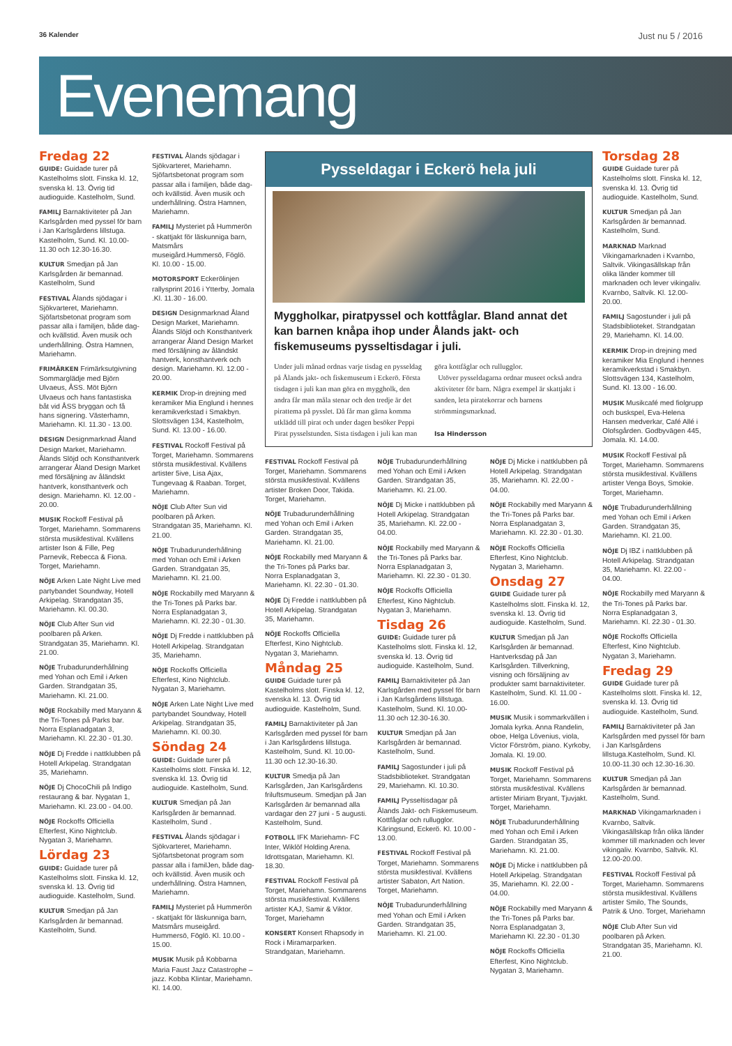36 Kalender Just nu 5 / 2016
Evenemang
Fredag 22
GUIDE: Guidade turer på Kastelholms slott. Finska kl. 12, svenska kl. 13. Övrig tid audioguide. Kastelholm, Sund.
FAMILJ Barnaktiviteter på Jan Karlsgården med pyssel för barn i Jan Karlsgårdens lillstuga. Kastelholm, Sund. Kl. 10.00-11.30 och 12.30-16.30.
KULTUR Smedjan på Jan Karlsgården är bemannad. Kastelholm, Sund
FESTIVAL Ålands sjödagar i Sjökvarteret, Mariehamn. Sjöfartsbetonat program som passar alla i familjen, både dag- och kvällstid. Även musik och underhållning. Östra Hamnen, Mariehamn.
FRIMÄRKEN Frimärksutgivning Sommarglädje med Björn Ulvaeus, ÅSS. Möt Björn Ulvaeus och hans fantastiska båt vid ÅSS bryggan och få hans signering. Västerhamn, Mariehamn. Kl. 11.30 - 13.00.
DESIGN Designmarknad Åland Design Market, Mariehamn. Ålands Slöjd och Konsthantverk arrangerar Åland Design Market med försäljning av åländskt hantverk, konsthantverk och design. Mariehamn. Kl. 12.00 - 20.00.
MUSIK Rockoff Festival på Torget, Mariehamn. Sommarens största musikfestival. Kvällens artister Ison & Fille, Peg Parnevik, Rebecca & Fiona. Torget, Mariehamn.
NÖJE Arken Late Night Live med partybandet Soundway, Hotell Arkipelag. Strandgatan 35, Mariehamn. Kl. 00.30.
NÖJE Club After Sun vid poolbaren på Arken. Strandgatan 35, Mariehamn. Kl. 21.00.
NÖJE Trubadurunderhållning med Yohan och Emil i Arken Garden. Strandgatan 35, Mariehamn. Kl. 21.00.
NÖJE Rockabilly med Maryann & the Tri-Tones på Parks bar. Norra Esplanadgatan 3, Mariehamn. Kl. 22.30 - 01.30.
NÖJE Dj Fredde i nattklubben på Hotell Arkipelag. Strandgatan 35, Mariehamn.
NÖJE Dj ChocoChili på Indigo restaurang & bar. Nygatan 1, Mariehamn. Kl. 23.00 - 04.00.
NÖJE Rockoffs Officiella Efterfest, Kino Nightclub. Nygatan 3, Mariehamn.
Lördag 23
GUIDE: Guidade turer på Kastelholms slott. Finska kl. 12, svenska kl. 13. Övrig tid audioguide. Kastelholm, Sund.
KULTUR Smedjan på Jan Karlsgården är bemannad. Kastelholm, Sund.
FESTIVAL Ålands sjödagar i Sjökvarteret, Mariehamn. Sjöfartsbetonat program som passar alla i familjen, både dag- och kvällstid. Även musik och underhållning. Östra Hamnen, Mariehamn.
FAMILJ Mysteriet på Hummerön - skattjakt för läskunniga barn, Matsmårs museigård.Hummersö, Föglö. Kl. 10.00 - 15.00.
MOTORSPORT Eckerölinjen rallysprint 2016 i Ytterby, Jomala .Kl. 11.30 - 16.00.
DESIGN Designmarknad Åland Design Market, Mariehamn. Ålands Slöjd och Konsthantverk arrangerar Åland Design Market med försäljning av åländskt hantverk, konsthantverk och design. Mariehamn. Kl. 12.00 - 20.00.
KERMIK Drop-in drejning med keramiker Mia Englund i hennes keramikverkstad i Smakbyn. Slottsvägen 134, Kastelholm, Sund. Kl. 13.00 - 16.00.
FESTIVAL Rockoff Festival på Torget, Mariehamn. Sommarens största musikfestival. Kvällens artister 5ive, Lisa Ajax, Tungevaag & Raaban. Torget, Mariehamn.
NÖJE Club After Sun vid poolbaren på Arken. Strandgatan 35, Mariehamn. Kl. 21.00.
NÖJE Trubadurunderhållning med Yohan och Emil i Arken Garden. Strandgatan 35, Mariehamn. Kl. 21.00.
NÖJE Rockabilly med Maryann & the Tri-Tones på Parks bar. Norra Esplanadgatan 3, Mariehamn. Kl. 22.30 - 01.30.
NÖJE Dj Fredde i nattklubben på Hotell Arkipelag. Strandgatan 35, Mariehamn.
NÖJE Rockoffs Officiella Efterfest, Kino Nightclub. Nygatan 3, Mariehamn.
NÖJE Arken Late Night Live med partybandet Soundway, Hotell Arkipelag. Strandgatan 35, Mariehamn. Kl. 00.30.
Söndag 24
GUIDE: Guidade turer på Kastelholms slott. Finska kl. 12, svenska kl. 13. Övrig tid audioguide. Kastelholm, Sund.
KULTUR Smedjan på Jan Karlsgården är bemannad. Kastelholm, Sund .
FESTIVAL Ålands sjödagar i Sjökvarteret, Mariehamn. Sjöfartsbetonat program som passar alla i familJen, både dag- och kvällstid. Även musik och underhållning. Östra Hamnen, Mariehamn.
FAMILJ Mysteriet på Hummerön - skattjakt för läskunniga barn, Matsmårs museigård. Hummersö, Föglö. Kl. 10.00 - 15.00.
MUSIK Musik på Kobbarna Maria Faust Jazz Catastrophe – jazz. Kobba Klintar, Mariehamn. Kl. 14.00.
Pysseldagar i Eckerö hela juli
Myggholkar, piratpyssel och kottfåglar. Bland annat det kan barnen knåpa ihop under Ålands jakt- och fiskemuseums pysseltisdagar i juli.
Under juli månad ordnas varje tisdag en pysseldag på Ålands jakt- och fiskemuseum i Eckerö. Första tisdagen i juli kan man göra en myggholk, den andra får man måla stenar och den tredje är det pirattema på pysslet. Då får man gärna komma utklädd till pirat och under dagen besöker Peppi Pirat pysselstunden. Sista tisdagen i juli kan man göra kottfåglar och rullugglor.
Utöver pysseldagarna ordnar museet också andra aktiviteter för barn. Några exempel är skattjakt i sanden, leta piratekorrar och barnens strömmingsmarknad.
Isa Hindersson
FESTIVAL Rockoff Festival på Torget, Mariehamn. Sommarens största musikfestival. Kvällens artister Broken Door, Takida. Torget, Mariehamn.
NÖJE Trubadurunderhållning med Yohan och Emil i Arken Garden. Strandgatan 35, Mariehamn. Kl. 21.00.
NÖJE Rockabilly med Maryann & the Tri-Tones på Parks bar. Norra Esplanadgatan 3, Mariehamn. Kl. 22.30 - 01.30.
NÖJE Dj Fredde i nattklubben på Hotell Arkipelag. Strandgatan 35, Mariehamn.
NÖJE Rockoffs Officiella Efterfest, Kino Nightclub. Nygatan 3, Mariehamn.
Måndag 25
GUIDE Guidade turer på Kastelholms slott. Finska kl. 12, svenska kl. 13. Övrig tid audioguide. Kastelholm, Sund.
FAMILJ Barnaktiviteter på Jan Karlsgården med pyssel för barn i Jan Karlsgårdens lillstuga. Kastelholm, Sund. Kl. 10.00-11.30 och 12.30-16.30.
KULTUR Smedja på Jan Karlsgården, Jan Karlsgårdens friluftsmuseum. Smedjan på Jan Karlsgården är bemannad alla vardagar den 27 juni - 5 augusti. Kastelholm, Sund.
FOTBOLL IFK Mariehamn- FC Inter, Wiklöf Holding Arena. Idrottsgatan, Mariehamn. Kl. 18.30.
FESTIVAL Rockoff Festival på Torget, Mariehamn. Sommarens största musikfestival. Kvällens artister KAJ, Samir & Viktor. Torget, Mariehamn
KONSERT Konsert Rhapsody in Rock i Miramarparken. Strandgatan, Mariehamn.
NÖJE Trubadurunderhållning med Yohan och Emil i Arken Garden. Strandgatan 35, Mariehamn. Kl. 21.00.
NÖJE Dj Micke i nattklubben på Hotell Arkipelag. Strandgatan 35, Mariehamn. Kl. 22.00 - 04.00.
NÖJE Rockabilly med Maryann & the Tri-Tones på Parks bar. Norra Esplanadgatan 3, Mariehamn. Kl. 22.30 - 01.30.
NÖJE Rockoffs Officiella Efterfest, Kino Nightclub. Nygatan 3, Mariehamn.
Tisdag 26
GUIDE: Guidade turer på Kastelholms slott. Finska kl. 12, svenska kl. 13. Övrig tid audioguide. Kastelholm, Sund.
FAMILJ Barnaktiviteter på Jan Karlsgården med pyssel för barn i Jan Karlsgårdens lillstuga. Kastelholm, Sund. Kl. 10.00-11.30 och 12.30-16.30.
KULTUR Smedjan på Jan Karlsgården är bemannad. Kastelholm, Sund.
FAMILJ Sagostunder i juli på Stadsbiblioteket. Strandgatan 29, Mariehamn. Kl. 10.30.
FAMILJ Pysseltisdagar på Ålands Jakt- och Fiskemuseum. Kottfåglar och rullugglor. Käringsund, Eckerö. Kl. 10.00 - 13.00.
FESTIVAL Rockoff Festival på Torget, Mariehamn. Sommarens största musikfestival. Kvällens artister Sabaton, Art Nation. Torget, Mariehamn.
NÖJE Trubadurunderhållning med Yohan och Emil i Arken Garden. Strandgatan 35, Mariehamn. Kl. 21.00.
NÖJE Dj Micke i nattklubben på Hotell Arkipelag. Strandgatan 35, Mariehamn. Kl. 22.00 - 04.00.
NÖJE Rockabilly med Maryann & the Tri-Tones på Parks bar. Norra Esplanadgatan 3, Mariehamn. Kl. 22.30 - 01.30.
NÖJE Rockoffs Officiella Efterfest, Kino Nightclub. Nygatan 3, Mariehamn.
Onsdag 27
GUIDE Guidade turer på Kastelholms slott. Finska kl. 12, svenska kl. 13. Övrig tid audioguide. Kastelholm, Sund.
KULTUR Smedjan på Jan Karlsgården är bemannad. Hantverksdag på Jan Karlsgården. Tillverkning, visning och försäljning av produkter samt barnaktiviteter. Kastelholm, Sund. Kl. 11.00 - 16.00.
MUSIK Musik i sommarkvällen i Jomala kyrka. Anna Randelin, oboe, Helga Lövenius, viola, Victor Förström, piano. Kyrkoby, Jomala. Kl. 19.00.
MUSIK Rockoff Festival på Torget, Mariehamn. Sommarens största musikfestival. Kvällens artister Miriam Bryant, Tjuvjakt. Torget, Mariehamn.
NÖJE Trubadurunderhållning med Yohan och Emil i Arken Garden. Strandgatan 35, Mariehamn. Kl. 21.00.
NÖJE Dj Micke i nattklubben på Hotell Arkipelag. Strandgatan 35, Mariehamn. Kl. 22.00 - 04.00.
NÖJE Rockabilly med Maryann & the Tri-Tones på Parks bar. Norra Esplanadgatan 3, Mariehamn Kl. 22.30 - 01.30
NÖJE Rockoffs Officiella Efterfest, Kino Nightclub. Nygatan 3, Mariehamn.
Torsdag 28
GUIDE Guidade turer på Kastelholms slott. Finska kl. 12, svenska kl. 13. Övrig tid audioguide. Kastelholm, Sund.
KULTUR Smedjan på Jan Karlsgården är bemannad. Kastelholm, Sund.
MARKNAD Marknad Vikingamarknaden i Kvarnbo, Saltvik. Vikingasällskap från olika länder kommer till marknaden och lever vikingaliv. Kvarnbo, Saltvik. Kl. 12.00-20.00.
FAMILJ Sagostunder i juli på Stadsbiblioteket. Strandgatan 29, Mariehamn. Kl. 14.00.
KERMIK Drop-in drejning med keramiker Mia Englund i hennes keramikverkstad i Smakbyn. Slottsvägen 134, Kastelholm, Sund. Kl. 13.00 - 16.00.
MUSIK Musikcafé med fiolgrupp och buskspel, Eva-Helena Hansen medverkar, Café Allé i Olofsgården. Godbyvägen 445, Jomala. Kl. 14.00.
MUSIK Rockoff Festival på Torget, Mariehamn. Sommarens största musikfestival. Kvällens artister Venga Boys, Smokie. Torget, Mariehamn.
NÖJE Trubadurunderhållning med Yohan och Emil i Arken Garden. Strandgatan 35, Mariehamn. Kl. 21.00.
NÖJE Dj IBZ i nattklubben på Hotell Arkipelag. Strandgatan 35, Mariehamn. Kl. 22.00 - 04.00.
NÖJE Rockabilly med Maryann & the Tri-Tones på Parks bar. Norra Esplanadgatan 3, Mariehamn. Kl. 22.30 - 01.30.
NÖJE Rockoffs Officiella Efterfest, Kino Nightclub. Nygatan 3, Mariehamn.
Fredag 29
GUIDE Guidade turer på Kastelholms slott. Finska kl. 12, svenska kl. 13. Övrig tid audioguide. Kastelholm, Sund.
FAMILJ Barnaktiviteter på Jan Karlsgården med pyssel för barn i Jan Karlsgårdens lillstuga.Kastelholm, Sund. Kl. 10.00-11.30 och 12.30-16.30.
KULTUR Smedjan på Jan Karlsgården är bemannad. Kastelholm, Sund.
MARKNAD Vikingamarknaden i Kvarnbo, Saltvik. Vikingasällskap från olika länder kommer till marknaden och lever vikingaliv. Kvarnbo, Saltvik. Kl. 12.00-20.00.
FESTIVAL Rockoff Festival på Torget, Mariehamn. Sommarens största musikfestival. Kvällens artister Smilo, The Sounds, Patrik & Uno. Torget, Mariehamn
NÖJE Club After Sun vid poolbaren på Arken. Strandgatan 35, Mariehamn. Kl. 21.00.